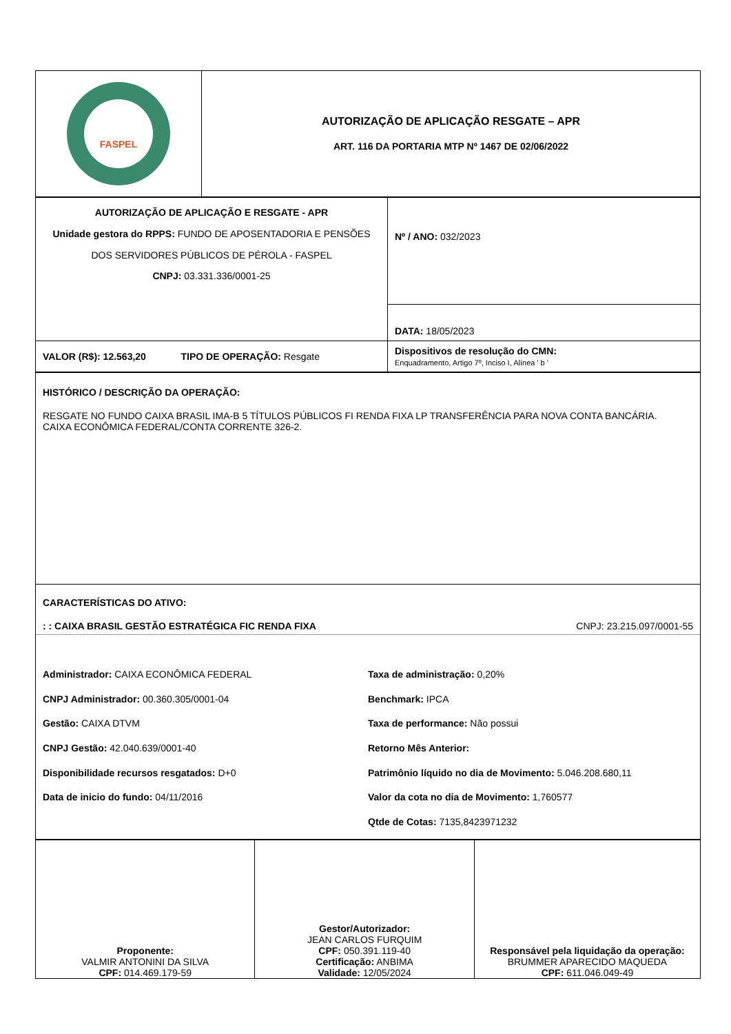| FASPEL | AUTORIZAÇÃO DE APLICAÇÃO RESGATE – APR ART. 116 DA PORTARIA MTP Nº 1467 DE 02/06/2022 |
| AUTORIZAÇÃO DE APLICAÇÃO E RESGATE - APR Unidade gestora do RPPS: FUNDO DE APOSENTADORIA E PENSÕES DOS SERVIDORES PÚBLICOS DE PÉROLA - FASPEL CNPJ: 03.331.336/0001-25 | Nº / ANO: 032/2023 |
| | DATA: 18/05/2023 |
| VALOR (R$): 12.563,20 TIPO DE OPERAÇÃO: Resgate | Dispositivos de resolução do CMN: Enquadramento, Artigo 7º, Inciso I, Alínea ' b ' |
| HISTÓRICO / DESCRIÇÃO DA OPERAÇÃO: RESGATE NO FUNDO CAIXA BRASIL IMA-B 5 TÍTULOS PÚBLICOS FI RENDA FIXA LP TRANSFERÊNCIA PARA NOVA CONTA BANCÁRIA. CAIXA ECONÔMICA FEDERAL/CONTA CORRENTE 326-2. |
| CARACTERÍSTICAS DO ATIVO: : : CAIXA BRASIL GESTÃO ESTRATÉGICA FIC RENDA FIXA CNPJ: 23.215.097/0001-55 Administrador: CAIXA ECONÔMICA FEDERAL CNPJ Administrador: 00.360.305/0001-04 Gestão: CAIXA DTVM CNPJ Gestão: 42.040.639/0001-40 Disponibilidade recursos resgatados: D+0 Data de inicio do fundo: 04/11/2016 Taxa de administração: 0,20% Benchmark: IPCA Taxa de performance: Não possui Retorno Mês Anterior: Patrimônio líquido no dia de Movimento: 5.046.208.680,11 Valor da cota no dia de Movimento: 1,760577 Qtde de Cotas: 7135,8423971232 |
| Proponente: VALMIR ANTONINI DA SILVA CPF: 014.469.179-59 | Gestor/Autorizador: JEAN CARLOS FURQUIM CPF: 050.391.119-40 Certificação: ANBIMA Validade: 12/05/2024 | Responsável pela liquidação da operação: BRUMMER APARECIDO MAQUEDA CPF: 611.046.049-49 |